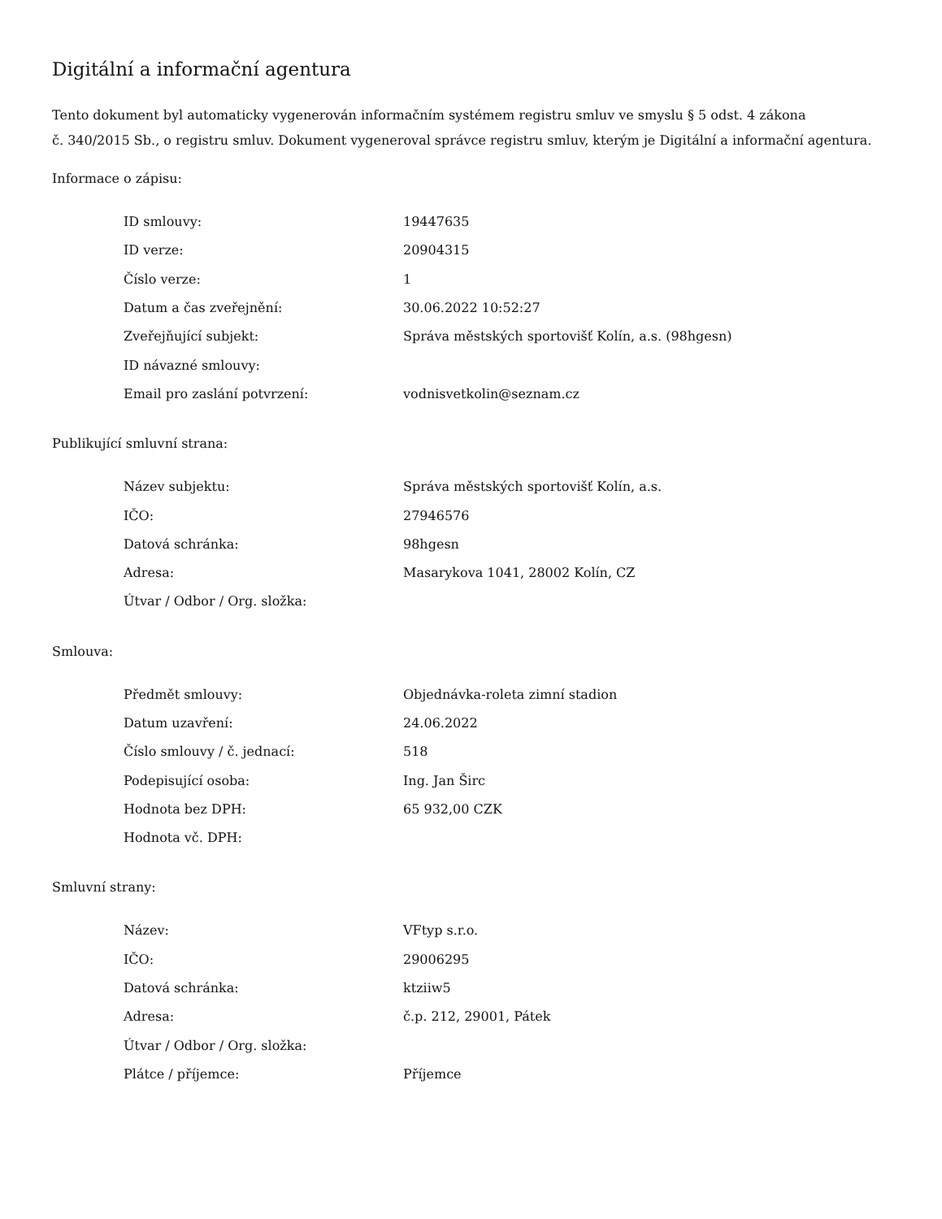Digitální a informační agentura
Tento dokument byl automaticky vygenerován informačním systémem registru smluv ve smyslu § 5 odst. 4 zákona
č. 340/2015 Sb., o registru smluv. Dokument vygeneroval správce registru smluv, kterým je Digitální a informační agentura.
Informace o zápisu:
| ID smlouvy: | 19447635 |
| ID verze: | 20904315 |
| Číslo verze: | 1 |
| Datum a čas zveřejnění: | 30.06.2022 10:52:27 |
| Zveřejňující subjekt: | Správa městských sportovišť Kolín, a.s. (98hgesn) |
| ID návazné smlouvy: | |
| Email pro zaslání potvrzení: | vodnisvetkolin@seznam.cz |
Publikující smluvní strana:
| Název subjektu: | Správa městských sportovišť Kolín, a.s. |
| IČO: | 27946576 |
| Datová schránka: | 98hgesn |
| Adresa: | Masarykova 1041, 28002 Kolín, CZ |
| Útvar / Odbor / Org. složka: | |
Smlouva:
| Předmět smlouvy: | Objednávka-roleta zimní stadion |
| Datum uzavření: | 24.06.2022 |
| Číslo smlouvy / č. jednací: | 518 |
| Podepisující osoba: | Ing. Jan Širc |
| Hodnota bez DPH: | 65 932,00 CZK |
| Hodnota vč. DPH: | |
Smluvní strany:
| Název: | VFtyp s.r.o. |
| IČO: | 29006295 |
| Datová schránka: | ktziiw5 |
| Adresa: | č.p. 212, 29001, Pátek |
| Útvar / Odbor / Org. složka: | |
| Plátce / příjemce: | Příjemce |